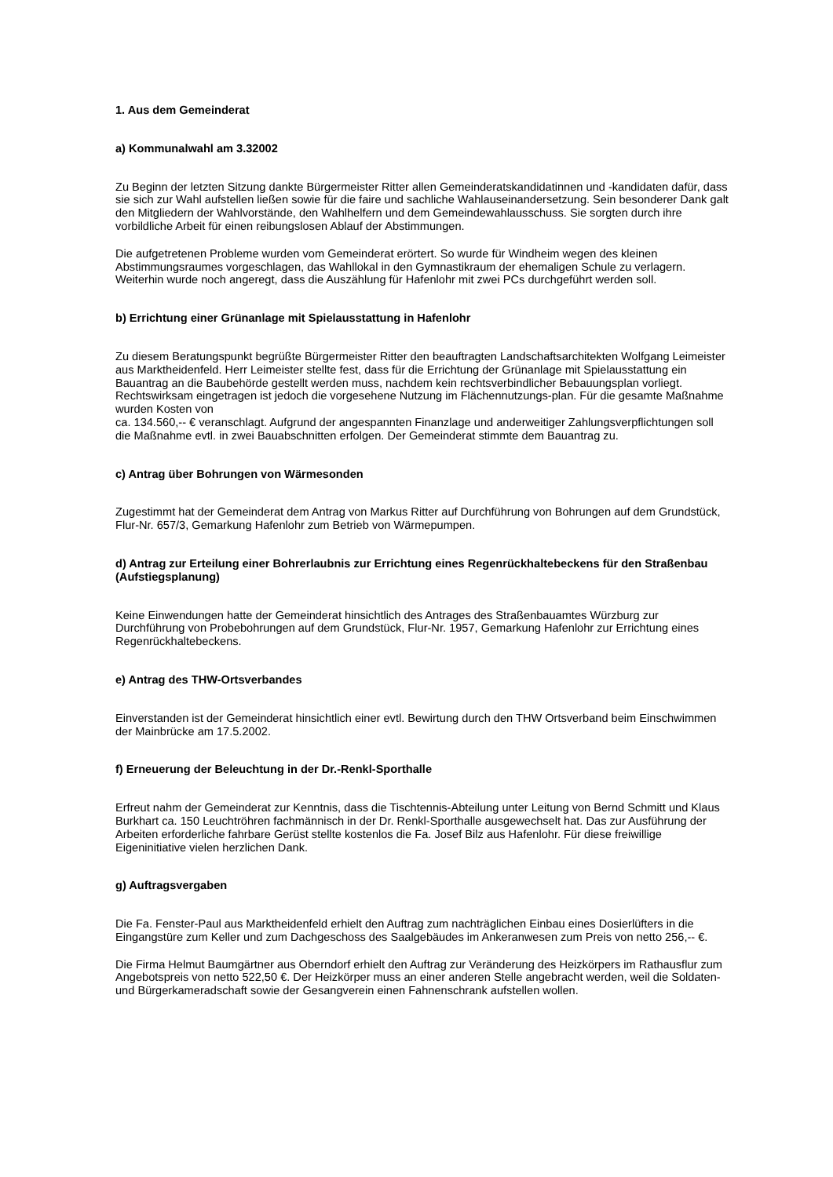1. Aus dem Gemeinderat
a) Kommunalwahl am 3.32002
Zu Beginn der letzten Sitzung dankte Bürgermeister Ritter allen Gemeinderatskandidatinnen und -kandidaten dafür, dass sie sich zur Wahl aufstellen ließen sowie für die faire und sachliche Wahlauseinandersetzung. Sein besonderer Dank galt den Mitgliedern der Wahlvorstände, den Wahlhelfern und dem Gemeindewahlausschuss. Sie sorgten durch ihre vorbildliche Arbeit für einen reibungslosen Ablauf der Abstimmungen.
Die aufgetretenen Probleme wurden vom Gemeinderat erörtert. So wurde für Windheim wegen des kleinen Abstimmungsraumes vorgeschlagen, das Wahllokal in den Gymnastikraum der ehemaligen Schule zu verlagern. Weiterhin wurde noch angeregt, dass die Auszählung für Hafenlohr mit zwei PCs durchgeführt werden soll.
b) Errichtung einer Grünanlage mit Spielausstattung in Hafenlohr
Zu diesem Beratungspunkt begrüßte Bürgermeister Ritter den beauftragten Landschaftsarchitekten Wolfgang Leimeister aus Marktheidenfeld. Herr Leimeister stellte fest, dass für die Errichtung der Grünanlage mit Spielausstattung ein Bauantrag an die Baubehörde gestellt werden muss, nachdem kein rechtsverbindlicher Bebauungsplan vorliegt. Rechtswirksam eingetragen ist jedoch die vorgesehene Nutzung im Flächennutzungs-plan. Für die gesamte Maßnahme wurden Kosten von
ca. 134.560,-- € veranschlagt. Aufgrund der angespannten Finanzlage und anderweitiger Zahlungsverpflichtungen soll die Maßnahme evtl. in zwei Bauabschnitten erfolgen. Der Gemeinderat stimmte dem Bauantrag zu.
c) Antrag über Bohrungen von Wärmesonden
Zugestimmt hat der Gemeinderat dem Antrag von Markus Ritter auf Durchführung von Bohrungen auf dem Grundstück, Flur-Nr. 657/3, Gemarkung Hafenlohr zum Betrieb von Wärmepumpen.
d) Antrag zur Erteilung einer Bohrerlaubnis zur Errichtung eines Regenrückhaltebeckens für den Straßenbau (Aufstiegsplanung)
Keine Einwendungen hatte der Gemeinderat hinsichtlich des Antrages des Straßenbauamtes Würzburg zur Durchführung von Probebohrungen auf dem Grundstück, Flur-Nr. 1957, Gemarkung Hafenlohr zur Errichtung eines Regenrückhaltebeckens.
e) Antrag des THW-Ortsverbandes
Einverstanden ist der Gemeinderat hinsichtlich einer evtl. Bewirtung durch den THW Ortsverband beim Einschwimmen der Mainbrücke am 17.5.2002.
f) Erneuerung der Beleuchtung in der Dr.-Renkl-Sporthalle
Erfreut nahm der Gemeinderat zur Kenntnis, dass die Tischtennis-Abteilung unter Leitung von Bernd Schmitt und Klaus Burkhart ca. 150 Leuchtröhren fachmännisch in der Dr. Renkl-Sporthalle ausgewechselt hat. Das zur Ausführung der Arbeiten erforderliche fahrbare Gerüst stellte kostenlos die Fa. Josef Bilz aus Hafenlohr. Für diese freiwillige Eigeninitiative vielen herzlichen Dank.
g) Auftragsvergaben
Die Fa. Fenster-Paul aus Marktheidenfeld erhielt den Auftrag zum nachträglichen Einbau eines Dosierlüfters in die Eingangstüre zum Keller und zum Dachgeschoss des Saalgebäudes im Ankeranwesen zum Preis von netto 256,-- €.
Die Firma Helmut Baumgärtner aus Oberndorf erhielt den Auftrag zur Veränderung des Heizkörpers im Rathausflur zum Angebotspreis von netto 522,50 €. Der Heizkörper muss an einer anderen Stelle angebracht werden, weil die Soldaten- und Bürgerkameradschaft sowie der Gesangverein einen Fahnenschrank aufstellen wollen.